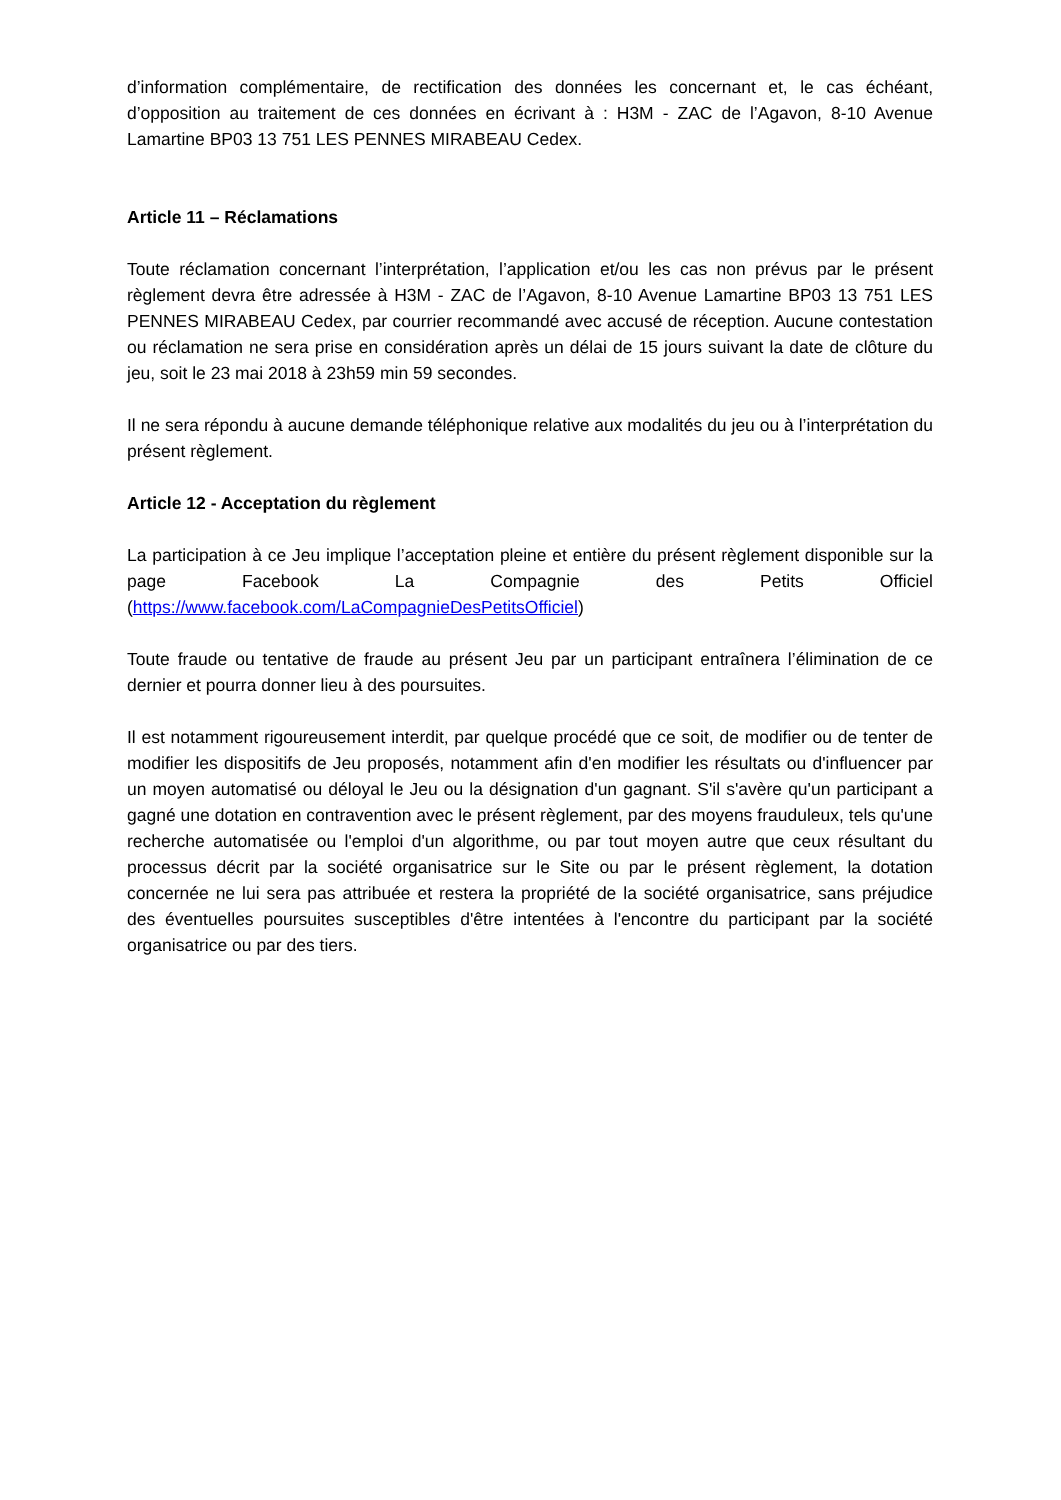d’information complémentaire, de rectification des données les concernant et, le cas échéant, d’opposition au traitement de ces données en écrivant à : H3M - ZAC de l’Agavon, 8-10 Avenue Lamartine BP03 13 751 LES PENNES MIRABEAU Cedex.
Article 11 – Réclamations
Toute réclamation concernant l’interprétation, l’application et/ou les cas non prévus par le présent règlement devra être adressée à H3M - ZAC de l’Agavon, 8-10 Avenue Lamartine BP03 13 751 LES PENNES MIRABEAU Cedex, par courrier recommandé avec accusé de réception. Aucune contestation ou réclamation ne sera prise en considération après un délai de 15 jours suivant la date de clôture du jeu, soit le 23 mai 2018 à 23h59 min 59 secondes.
Il ne sera répondu à aucune demande téléphonique relative aux modalités du jeu ou à l’interprétation du présent règlement.
Article 12 - Acceptation du règlement
La participation à ce Jeu implique l’acceptation pleine et entière du présent règlement disponible sur la page Facebook La Compagnie des Petits Officiel (https://www.facebook.com/LaCompagnieDesPetitsOfficiel)
Toute fraude ou tentative de fraude au présent Jeu par un participant entraînera l’élimination de ce dernier et pourra donner lieu à des poursuites.
Il est notamment rigoureusement interdit, par quelque procédé que ce soit, de modifier ou de tenter de modifier les dispositifs de Jeu proposés, notamment afin d'en modifier les résultats ou d'influencer par un moyen automatisé ou déloyal le Jeu ou la désignation d'un gagnant. S'il s'avère qu'un participant a gagné une dotation en contravention avec le présent règlement, par des moyens frauduleux, tels qu'une recherche automatisée ou l'emploi d'un algorithme, ou par tout moyen autre que ceux résultant du processus décrit par la société organisatrice sur le Site ou par le présent règlement, la dotation concernée ne lui sera pas attribuée et restera la propriété de la société organisatrice, sans préjudice des éventuelles poursuites susceptibles d'être intentées à l'encontre du participant par la société organisatrice ou par des tiers.